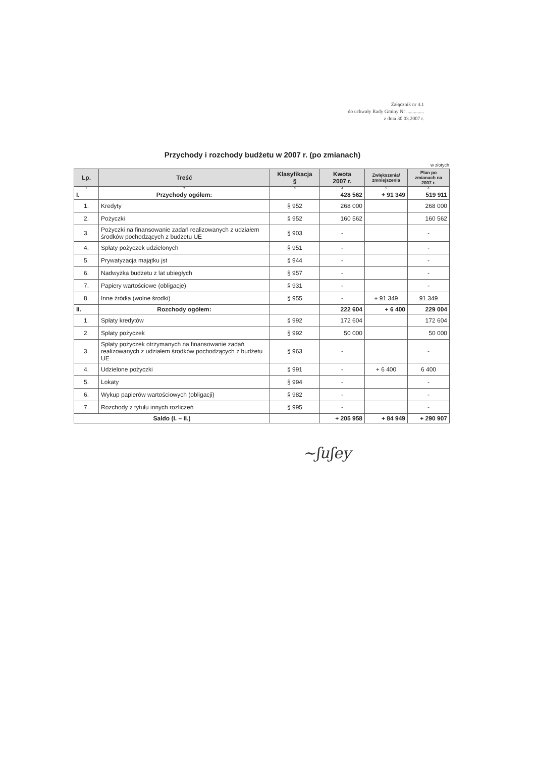Załącznik nr 4.1
do uchwały Rady Gminy Nr ..............
z dnia 30.03.2007 r.
Przychody i rozchody budżetu w 2007 r. (po zmianach)
w złotych
| Lp. | Treść | Klasyfikacja § | Kwota 2007 r. | Zwiększenia/ zmniejszenia | Plan po zmianach na 2007 r. |
| --- | --- | --- | --- | --- | --- |
| 1 | 2 | 3 | 4 | 5 | 6 |
| I. | Przychody ogółem: | | 428 562 | + 91 349 | 519 911 |
| 1. | Kredyty | § 952 | 268 000 | | 268 000 |
| 2. | Pożyczki | § 952 | 160 562 | | 160 562 |
| 3. | Pożyczki na finansowanie zadań realizowanych z udziałem środków pochodzących z budżetu UE | § 903 | - | | - |
| 4. | Spłaty pożyczek udzielonych | § 951 | - | | - |
| 5. | Prywatyzacja majątku jst | § 944 | - | | - |
| 6. | Nadwyżka budżetu z lat ubiegłych | § 957 | - | | - |
| 7. | Papiery wartościowe (obligacje) | § 931 | - | | - |
| 8. | Inne źródła (wolne środki) | § 955 | - | + 91 349 | 91 349 |
| II. | Rozchody ogółem: | | 222 604 | + 6 400 | 229 004 |
| 1. | Spłaty kredytów | § 992 | 172 604 | | 172 604 |
| 2. | Spłaty pożyczek | § 992 | 50 000 | | 50 000 |
| 3. | Spłaty pożyczek otrzymanych na finansowanie zadań realizowanych z udziałem środków pochodzących z budżetu UE | § 963 | - | | - |
| 4. | Udzielone pożyczki | § 991 | - | + 6 400 | 6 400 |
| 5. | Lokaty | § 994 | - | | - |
| 6. | Wykup papierów wartościowych (obligacji) | § 982 | - | | - |
| 7. | Rozchody z tytułu innych rozliczeń | § 995 | - | | - |
| Saldo (I. – II.) | | | + 205 958 | + 84 949 | + 290 907 |
~ʃuʃey